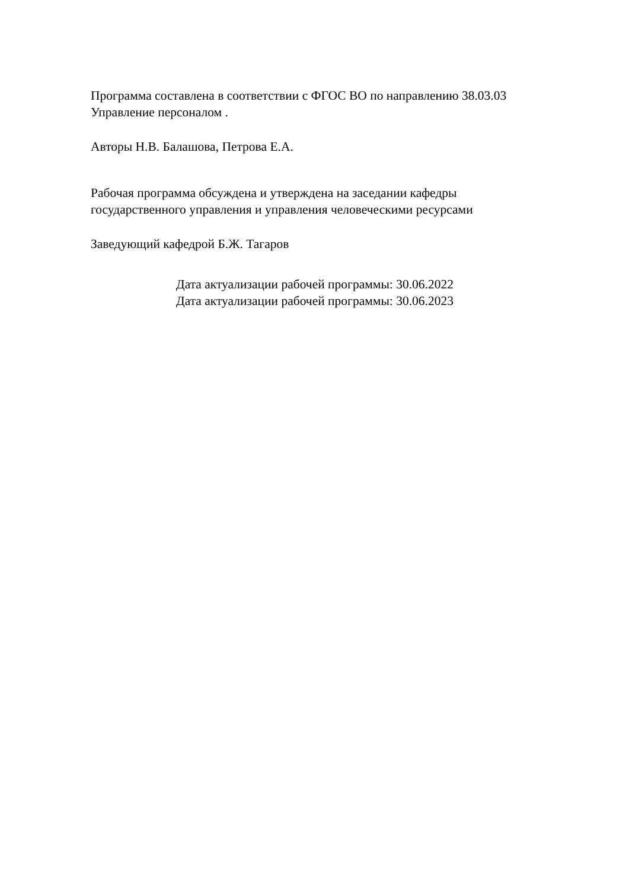Программа составлена в соответствии с ФГОС ВО по направлению 38.03.03
Управление персоналом .
Авторы Н.В. Балашова, Петрова Е.А.
Рабочая программа обсуждена и утверждена на заседании кафедры
государственного управления и управления человеческими ресурсами
Заведующий кафедрой Б.Ж. Тагаров
Дата актуализации рабочей программы: 30.06.2022
Дата актуализации рабочей программы: 30.06.2023